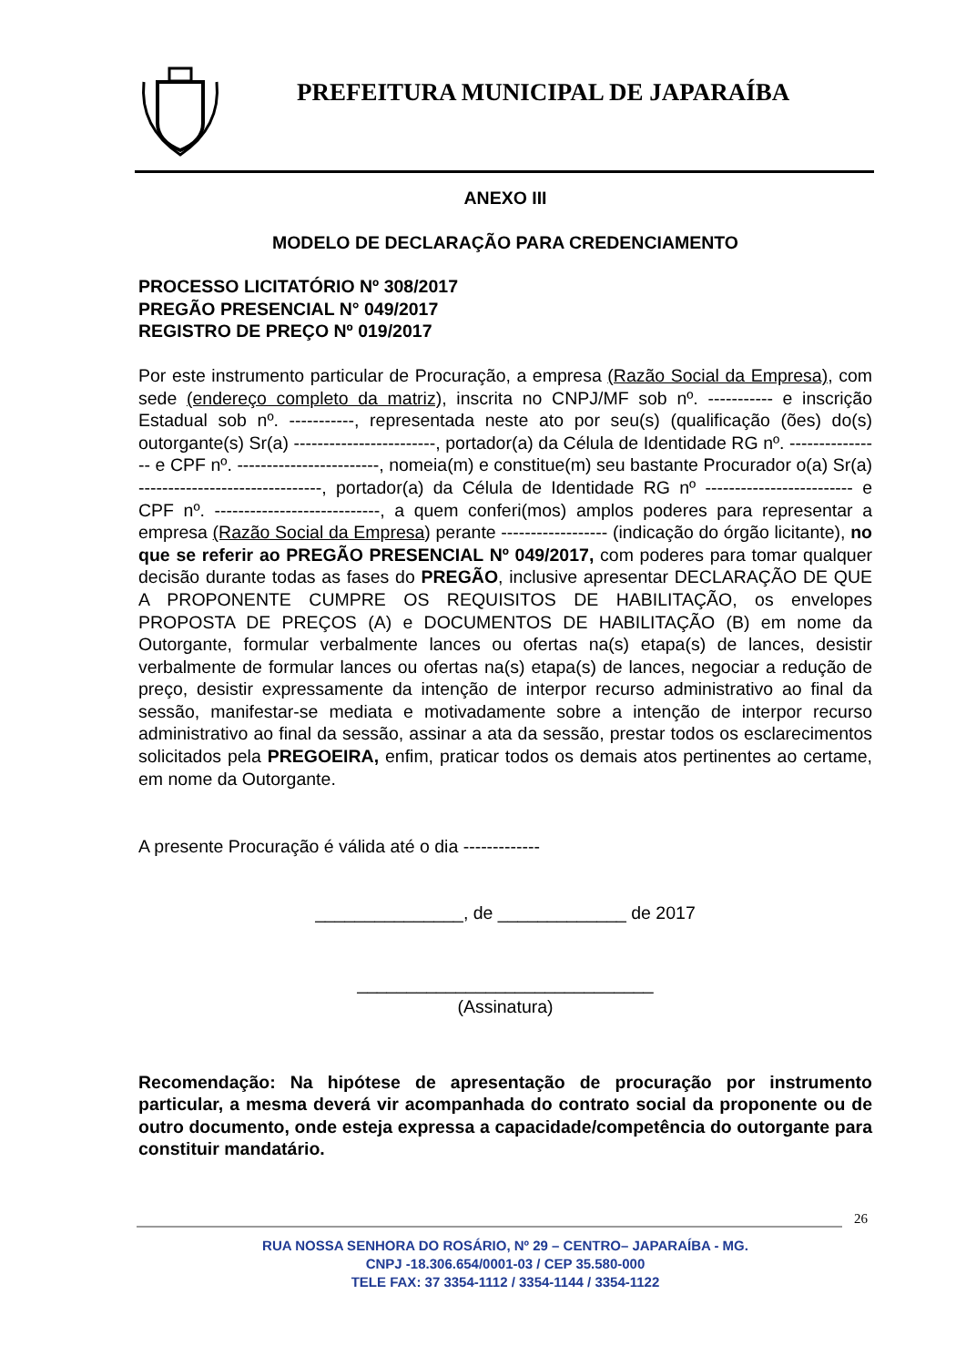PREFEITURA MUNICIPAL DE JAPARAÍBA
ANEXO III
MODELO DE DECLARAÇÃO PARA CREDENCIAMENTO
PROCESSO LICITATÓRIO Nº 308/2017
PREGÃO PRESENCIAL N° 049/2017
REGISTRO DE PREÇO Nº 019/2017
Por este instrumento particular de Procuração, a empresa (Razão Social da Empresa), com sede (endereço completo da matriz), inscrita no CNPJ/MF sob nº. ----------- e inscrição Estadual sob nº. -----------, representada neste ato por seu(s) (qualificação (ões) do(s) outorgante(s) Sr(a) ------------------------, portador(a) da Célula de Identidade RG nº. ---------------- e CPF nº. ------------------------, nomeia(m) e constitue(m) seu bastante Procurador o(a) Sr(a) -------------------------------, portador(a) da Célula de Identidade RG nº ------------------------- e CPF nº. ----------------------------, a quem conferi(mos) amplos poderes para representar a empresa (Razão Social da Empresa) perante ------------------ (indicação do órgão licitante), no que se referir ao PREGÃO PRESENCIAL Nº 049/2017, com poderes para tomar qualquer decisão durante todas as fases do PREGÃO, inclusive apresentar DECLARAÇÃO DE QUE A PROPONENTE CUMPRE OS REQUISITOS DE HABILITAÇÃO, os envelopes PROPOSTA DE PREÇOS (A) e DOCUMENTOS DE HABILITAÇÃO (B) em nome da Outorgante, formular verbalmente lances ou ofertas na(s) etapa(s) de lances, desistir verbalmente de formular lances ou ofertas na(s) etapa(s) de lances, negociar a redução de preço, desistir expressamente da intenção de interpor recurso administrativo ao final da sessão, manifestar-se mediata e motivadamente sobre a intenção de interpor recurso administrativo ao final da sessão, assinar a ata da sessão, prestar todos os esclarecimentos solicitados pela PREGOEIRA, enfim, praticar todos os demais atos pertinentes ao certame, em nome da Outorgante.
A presente Procuração é válida até o dia -------------
_______________, de _____________ de 2017
______________________________
(Assinatura)
Recomendação: Na hipótese de apresentação de procuração por instrumento particular, a mesma deverá vir acompanhada do contrato social da proponente ou de outro documento, onde esteja expressa a capacidade/competência do outorgante para constituir mandatário.
26
RUA NOSSA SENHORA DO ROSÁRIO, Nº 29 – CENTRO– JAPARAÍBA - MG.
CNPJ -18.306.654/0001-03 / CEP 35.580-000
TELE FAX: 37 3354-1112 / 3354-1144 / 3354-1122